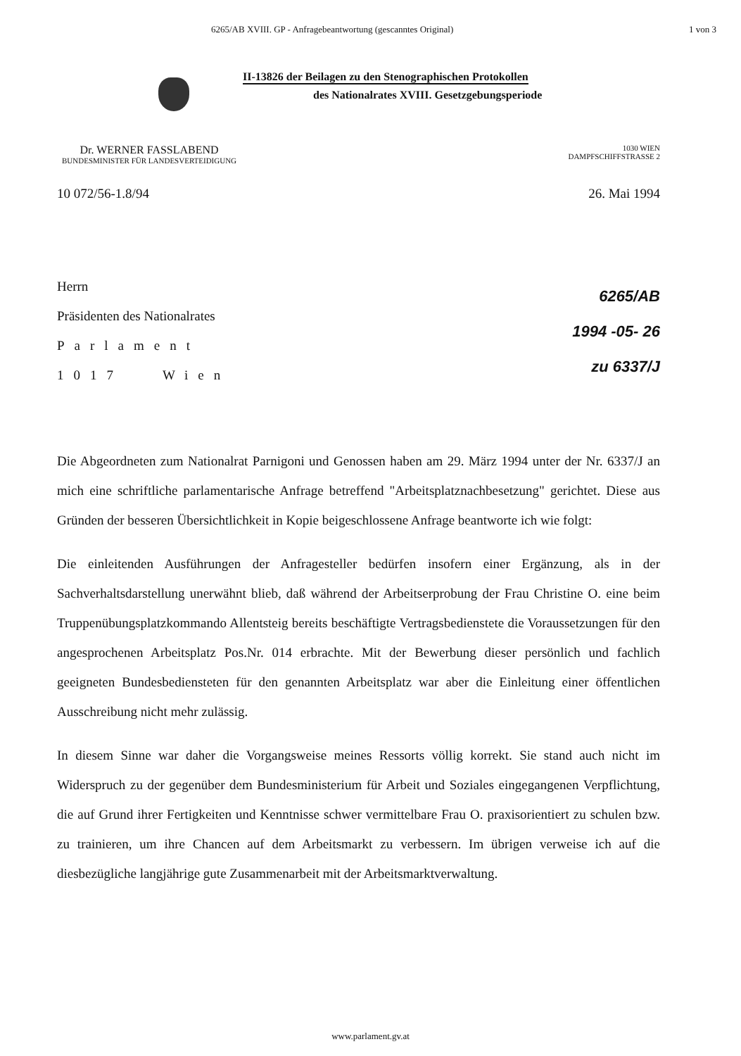6265/AB XVIII. GP - Anfragebeantwortung (gescanntes Original) 1 von 3
II-13826 der Beilagen zu den Stenographischen Protokollen
des Nationalrates XVIII. Gesetzgebungsperiode
Dr. WERNER FASSLABEND
BUNDESMINISTER FÜR LANDESVERTEIDIGUNG
1030 WIEN
DAMPFSCHIFFSTRASSE 2
10 072/56-1.8/94 26. Mai 1994
Herrn
Präsidenten des Nationalrates
Parlament
1017 Wien
6265/AB
1994 -05- 26
zu 6337/J
Die Abgeordneten zum Nationalrat Parnigoni und Genossen haben am 29. März 1994 unter der Nr. 6337/J an mich eine schriftliche parlamentarische Anfrage betreffend "Arbeitsplatznachbesetzung" gerichtet. Diese aus Gründen der besseren Übersichtlichkeit in Kopie beigeschlossene Anfrage beantworte ich wie folgt:
Die einleitenden Ausführungen der Anfragesteller bedürfen insofern einer Ergänzung, als in der Sachverhaltsdarstellung unerwähnt blieb, daß während der Arbeitserprobung der Frau Christine O. eine beim Truppenübungsplatzkommando Allentsteig bereits beschäftigte Vertragsbedienstete die Voraussetzungen für den angesprochenen Arbeitsplatz Pos.Nr. 014 erbrachte. Mit der Bewerbung dieser persönlich und fachlich geeigneten Bundesbediensteten für den genannten Arbeitsplatz war aber die Einleitung einer öffentlichen Ausschreibung nicht mehr zulässig.
In diesem Sinne war daher die Vorgangsweise meines Ressorts völlig korrekt. Sie stand auch nicht im Widerspruch zu der gegenüber dem Bundesministerium für Arbeit und Soziales eingegangenen Verpflichtung, die auf Grund ihrer Fertigkeiten und Kenntnisse schwer vermittelbare Frau O. praxisorientiert zu schulen bzw. zu trainieren, um ihre Chancen auf dem Arbeitsmarkt zu verbessern. Im übrigen verweise ich auf die diesbezügliche langjährige gute Zusammenarbeit mit der Arbeitsmarktverwaltung.
www.parlament.gv.at